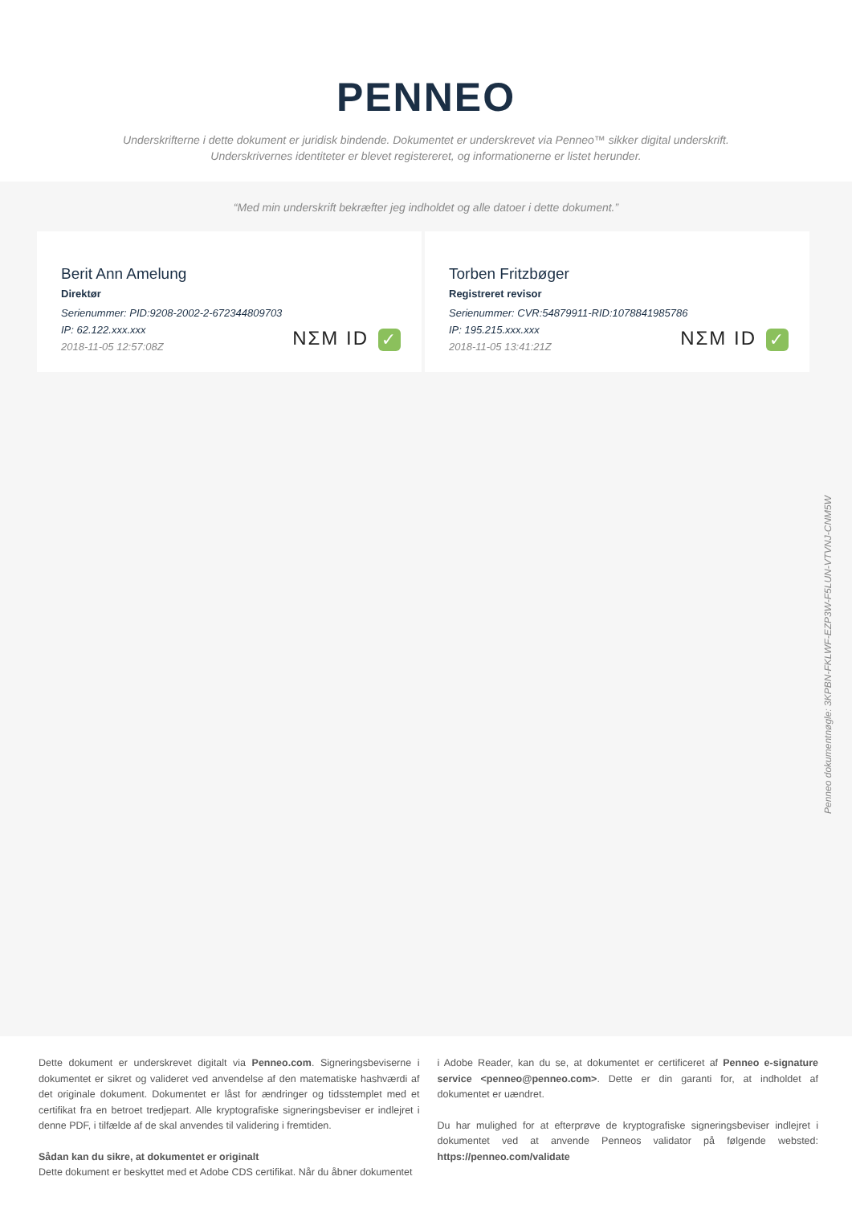PENNEO
Underskrifterne i dette dokument er juridisk bindende. Dokumentet er underskrevet via Penneo™ sikker digital underskrift.
Underskrivernes identiteter er blevet registereret, og informationerne er listet herunder.
“Med min underskrift bekræfter jeg indholdet og alle datoer i dette dokument.”
Berit Ann Amelung
Direktør
Serienummer: PID:9208-2002-2-672344809703
IP: 62.122.xxx.xxx
2018-11-05 12:57:08Z
NΣM ID ✓
Torben Fritzbøger
Registreret revisor
Serienummer: CVR:54879911-RID:1078841985786
IP: 195.215.xxx.xxx
2018-11-05 13:41:21Z
NΣM ID ✓
Penneo dokumentnøgle: 3KPBN-FKLWF-EZP3W-F5LUN-VTVNJ-CNM5W
Dette dokument er underskrevet digitalt via Penneo.com. Signeringsbeviserne i dokumentet er sikret og valideret ved anvendelse af den matematiske hashværdi af det originale dokument. Dokumentet er låst for ændringer og tidsstemplet med et certifikat fra en betroet tredjepart. Alle kryptografiske signeringsbeviser er indlejret i denne PDF, i tilfælde af de skal anvendes til validering i fremtiden.
Sådan kan du sikre, at dokumentet er originalt
Dette dokument er beskyttet med et Adobe CDS certifikat. Når du åbner dokumentet
i Adobe Reader, kan du se, at dokumentet er certificeret af Penneo e-signature service <penneo@penneo.com>. Dette er din garanti for, at indholdet af dokumentet er uændret.
Du har mulighed for at efterprøve de kryptografiske signeringsbeviser indlejret i dokumentet ved at anvende Penneos validator på følgende websted: https://penneo.com/validate